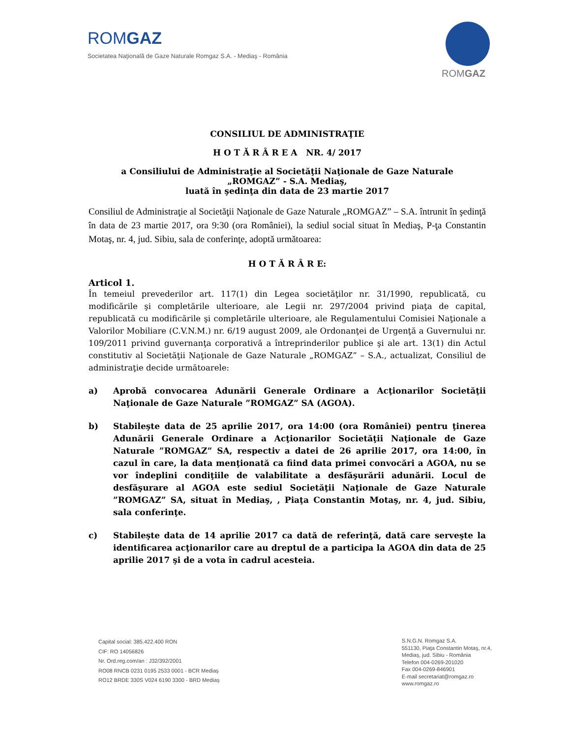ROMGAZ
Societatea Naţională de Gaze Naturale Romgaz S.A. - Mediaş - România
ROMGAZ
CONSILIUL DE ADMINISTRAŢIE
H O T Ă R Â R E A NR. 4/ 2017
a Consiliului de Administraţie al Societăţii Naţionale de Gaze Naturale
„ROMGAZ” - S.A. Mediaş,
luată în şedinţa din data de 23 martie 2017
Consiliul de Administraţie al Societăţii Naţionale de Gaze Naturale „ROMGAZ” – S.A. întrunit în şedinţă în data de 23 martie 2017, ora 9:30 (ora României), la sediul social situat în Mediaş, P-ţa Constantin Motaş, nr. 4, jud. Sibiu, sala de conferinţe, adoptă următoarea:
H O T Ă R Â R E:
Articol 1.
În temeiul prevederilor art. 117(1) din Legea societăţilor nr. 31/1990, republicată, cu modificările şi completările ulterioare, ale Legii nr. 297/2004 privind piaţa de capital, republicată cu modificările şi completările ulterioare, ale Regulamentului Comisiei Naţionale a Valorilor Mobiliare (C.V.N.M.) nr. 6/19 august 2009, ale Ordonanţei de Urgenţă a Guvernului nr. 109/2011 privind guvernanţa corporativă a întreprinderilor publice şi ale art. 13(1) din Actul constitutiv al Societăţii Naţionale de Gaze Naturale „ROMGAZ” – S.A., actualizat, Consiliul de administraţie decide următoarele:
a) Aprobă convocarea Adunării Generale Ordinare a Acţionarilor Societăţii Naţionale de Gaze Naturale ”ROMGAZ” SA (AGOA).
b) Stabileşte data de 25 aprilie 2017, ora 14:00 (ora României) pentru ţinerea Adunării Generale Ordinare a Acţionarilor Societăţii Naţionale de Gaze Naturale ”ROMGAZ” SA, respectiv a datei de 26 aprilie 2017, ora 14:00, în cazul în care, la data menţionată ca fiind data primei convocări a AGOA, nu se vor îndeplini condiţiile de valabilitate a desfăşurării adunării. Locul de desfăşurare al AGOA este sediul Societăţii Naţionale de Gaze Naturale ”ROMGAZ” SA, situat în Mediaş, , Piaţa Constantin Motaş, nr. 4, jud. Sibiu, sala conferinţe.
c) Stabileşte data de 14 aprilie 2017 ca dată de referinţă, dată care serveşte la identificarea acţionarilor care au dreptul de a participa la AGOA din data de 25 aprilie 2017 şi de a vota în cadrul acesteia.
Capital social: 385.422.400 RON
CIF: RO 14056826
Nr. Ord.reg.com/an : J32/392/2001
RO08 RNCB 0231 0195 2533 0001 - BCR Mediaş
RO12 BRDE 330S V024 6190 3300 - BRD Mediaş
S.N.G.N. Romgaz S.A.
551130, Piaţa Constantin Motaş, nr.4,
Mediaş, jud. Sibiu - România
Telefon 004-0269-201020
Fax 004-0269-846901
E-mail secretariat@romgaz.ro
www.romgaz.ro